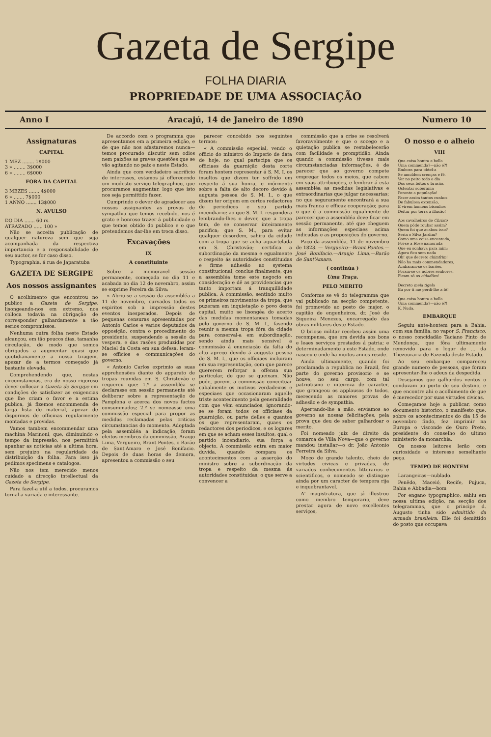Gazeta de Sergipe
FOLHA DIARIA
PROPRIEDADE DE UMA ASSOCIAÇÃO
Anno I Aracajú, 14 de Janeiro de 1890 Numero 10
Assignaturas
CAPITAL
1 MEZ ........ 1$000
3 » ........ 3$000
6 » ........ 6$000
FORA DA CAPITAL
3 MEZES ....... 4$000
6 » ....... 7$000
1 ANNO ....... 13$000
N. AVULSO
DO DIA ....... 60 rs.
ATRAZADO ...... 100 »
Não se acceita publicação de qualquer natureza sem que seja acompanhada da respectiva importancia e a responsabilidade de seu auctor, se for caso disso.
Typographia, á rua de Japaratuba
GAZETA DE SERGIPE
Aos nossos assignantes
O acolhimento que encontrou no publico a Gazeta de Sergipe, lisongeando-nos em extremo, nos colloca todavia na obrigação de corresponder galhardamente a tão serios compromissos.
Nenhuma outra folha neste Estado alcançou, em tão poucos dias, tamanha circulação, de modo que somos obrigados a augmentar quasi que quotidianamente a nossa tiragem, apezar de a termos começado já bastante elevada.
Comprehendendo que, nestas circumstancias, era de nosso rigoroso dever collocar a Gazeta de Sergipe em condições de satisfazer as exigencias que lhe criam o favor e a estima publica, já fizemos encommenda de larga lista de material, apezar de dispormos de officinas regularmente montadas e providas.
Vamos tambem encommendar uma machina Marinoni, que, diminuindo o tempo da impressão, nos permittirá apanhar as noticias até a ultima hora, sem prejuizo na regularidade da distribuição da folha. Para isso já pedimos specimens e catalogos.
Não nos tem merecido menos cuidado a direcção intellectual da Gazeta de Sergipe.
Para fazel-a util a todos, procuramos tornal-a variada e interessante.
De accordo com o programma que apresentamos em a primeira edição, e de que não nos afastaremos nunca—temos procurado discutir sem odios nem paixões as graves questões que se vão agitando no paiz e neste Estado.
Ainda que com verdadeiro sacrificio de interesses, estamos já offerecendo um modesto serviço telegraphico, que procuramos augmentar, logo que isto nos seja permittido fazer.
Cumprindo o dever de agradecer aos nossos assignantes as provas de sympathia que temos recebido, nos é grato e honroso trazer á publicidade o que temos obtido do publico e o que pretendemos dar-lhe em troca disso.
Excavações
IX
A constituinte
Sobre a memoravel sessão permanente, começada no dia 11 e acabada no dia 12 de novembro, assim se exprime Pereira da Silva:
« Abriu-se a sessão da assembléa a 11 de novembro, curvados todos os espiritos sob a impressão destes eventos inesperados. Depois de pequenas censuras apresentadas por Antonio Carlos e varios deputados da opposição, contra o procedimento do presidente, suspendendo a sessão da vespera, e das rasões produzidas por Maciel da Costa em sua defesa, leram-se officios e communicações do governo.
« Antonio Carlos exprimio as suas apprehensões diante do apparato de tropas reunidas em S. Christovão e requereu que: 1.º a assembléa se declarasse em sessão permanente até deliberar sobre a representação de Pamplona e acerca dos novos factos consummados; 2.º se nomeasse uma commissão especial para propor as medidas reclamadas pelas criticas circumstancias do momento. Adoptada pela assembléa a indicação, foram eleitos membros da commissão, Araujo Lima, Vergueiro, Brant Pontes, o Barão de Sant'Amaro e José Bonifacio. Depois de duas horas de demora, apresentou a commissão o seu
parecer concebido nos seguintes termos:
« A commissão especial, vendo o officio do ministro do Imperio de data de hoje, no qual partecipa que os officiaes da guarnição desta corte foram hontem representar á S. M. I. os insultos que dizem ter soffrido em respeito á sua honra, e mórmente sobre a falta de alto decoro devido á augusta pessoa de S. M. I., o que dizem ter origem em certos redactores de periodicos e seu partido incendiario; ao que S. M. I. respondera lembrando-lhes o dever, que a tropa tem, de se conservar inteiramente pacifica; que S. M., para evitar qualquer desordem, sahira da cidade com a tropa que se acha aquartelada em S. Christovão; certifica a subordinação da mesma e egualmente o respeito ás autoridades constituidas e firme adhesão ao systema constitucional; conclue finalmente, que a assembléa tome este negocio em consideração e dê as providencias que tanto importam á tranquillidade publica. A commissão, sentindo muito os primeiros movimentos da tropa, que puzeram em inquietação o povo desta capital, muito se lisongêa do acerto das medidas momentaneas tomadas pelo governo de S. M. I., fasendo reunir a mesma tropa fóra da cidade para conserval-a em subordinação, sendo ainda mais sensivel a commissão á enunciação da falta do alto apreço devido á augusta pessoa de S. M. I., que os officiaes incluiram em sua representação, com que parece quererem reforçar a offensa sua particular, de que se queixam. Não pode, porem, a commissão conceituar cabalmente os motivos verdadeiros e especiaes que occasionaram aquelle triste acontecimento pela generalidade com que vêm enunciados, ignorando-se se foram todos os officiaes da guarnição, ou parte delles e quantos os que representaram, quaes os redactores dos periodicos, e os logares em que se acham esses insultos; qual o partido incendiario, sua força e objecto. A commissão entra em maior duvida, quando compara os acontecimentos com a asserção do ministro sobre a subordinação da tropa e respeito da mesma ás autoridades constituidas; o que serve a convencer a
commissão que a crise se resolverá favoravelmente e que o socego e a quietação publica se restabelecerão com facilidade e promptidão. Ainda quando a commissão tivesse mais circumstanciadas informações, é de parecer que ao governo compete empregar todos os meios, que cabem em suas attribuições, e lembrar á esta assembléa as medidas legislativas e extraordinarias que julgar necessarias; no que seguramente encontrará a sua mais franca e efficaz cooperação; para o que é a commissão egualmente de parecer que a assembléa deve ficar em sessão permanente, até que cheguem as informações especiaes acima indicadas e as proposições do governo.
Paço da assembléa, 11 de novembro de 1823. — Vergueiro—Brant Pontes.—José Bonifacio.—Araujo Lima.—Barão de Sant'Amaro.
( continúa )
Uma Traça.
PELO MERITO
Conforme se vê do telegramma que vai publicado na secção competente, foi promovido ao posto de major, o capitão de engenheiros, dr. José de Siqueira Menezes, encarregado das obras militares deste Estado.
O brioso militar recebeu assim uma recompensa, que era devida aos bons e leaes serviços prestados á patria; e determinadamente a este Estado, onde nasceu e onde ha muitos annos reside.
Ainda ultimamente, quando foi proclamada a republica no Brazil, fez parte do governo provisorio e se houve, no seu cargo, com tal patriotismo e inteireza de caracter, que grangeou os applausos de todos, merecendo as maiores provas de adhesão e de sympathia.
Apertando-lhe a mão, enviamos ao governo as nossas felicitações, pela prova que deu de saber galhardoar o merito.
Foi nomeado juiz de direito da comarca de Villa Nova—que o governo mandou installar—o dr. João Antonio Ferreira da Silva.
Moço de grande talento, cheio de virtudes civicas e privadas, de variados conhecimentos litterarios e scientificos, o nomeado se distingue ainda por um caracter de tempera rija e inquebrantavel.
A' magistratura, que já illustrou como membro temporario, deve prestar agora de novo excellentes serviços,
O nosso e o alheio
VIII
Que coisa bonita e bella
Uma commenda?—não é?!
Embora para obtel-a
Se amoldem crenças e fé.
Ver no peito todo o dia
Dos seus feitos o brasão,
Ostentar soberania
Perante a população!
Faser assim tantos cunhos
De fabulosa extensão,
E virem homens bisonhos
Deitar por terra a illusão!
Aos cavalheiros de Christo
Quem póde roubar assim?
Quem foi que acabou isso?
Seria o Silva Jardim?
Como uma coisa encantada,
Foi-se a Rosa namorada
Que eu sonhava para mim;
Agora fico sem nada
Oh! que decreto chimfrim!
Não ha mais commendadores,
Acabaram-se os barões,
Foram-se os nobres senhores,
Ficam só os cidadões!
Decreto meia tigela
Eu por ti me perdi-lhe a fé!
Que coisa bonita e bella
Uma commenda?—não é?!
K. Nuda.
EMBARQUE
Seguiu ante-hontem para a Bahia, com sua familia, no vapor S. Francisco, o nosso concidadão Taciano Pinto de Mendonça, que fôra ultimamente removido para o logar de ... da Thezouraria de Fazenda deste Estado.
Ao seu embarque compareceu grande numero de pessoas, que foram apresentar-lhe o adeus da despedida.
Desejamos que galhardos ventos o conduzam ao porto de seu destino, e que encontre ahi o acolhimento de que é merecedor por suas virtudes civicas.
Começamos hoje a publicar, como documento historico, o manifesto que, sobre os acontecimentos do dia 15 de novembro findo, fez imprimir na Europa o visconde de Ouro Preto, presidente do conselho do ultimo ministerio da monarchia.
Os nossos leitores lerão com curiosidade e interesse semelhante peça.
TEMPO DE HONTEM
Larangeiras—nublado.
Penêdo, Maceió, Recife, Pujuca, Bahia e Abbadia—bom
Por engano typographico, sahiu em nossa ultima edição, na secção dos telegrammas, que o principe d. Augusto tinha sido admittido da armada brasileira. Elle foi demittido do posto que occupava